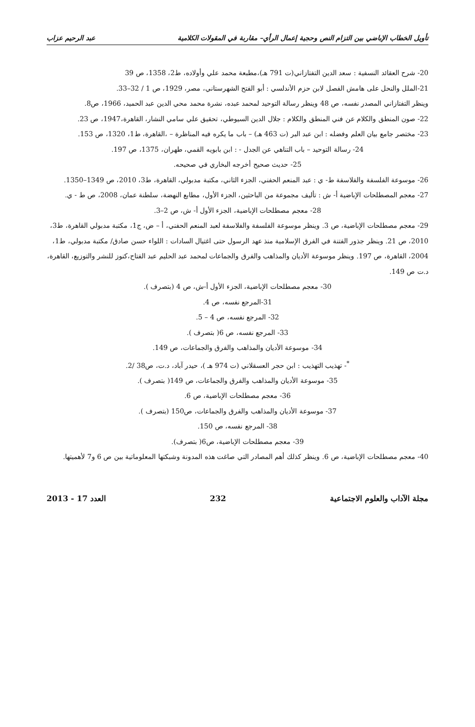تأويل الخطاب الإباضي بين التزام النص وحجية إعمال الرأي– مقاربة في المقولات الكلامية عبد الرحيم عزاب
20- شرح العقائد النسفية : سعد الدين التفتازاني(ت 791 هـ)،مطبعة محمد علي وأولاده، ط2، 1358، ص 39
21-الملل والنحل على هامش الفصل لابن حزم الأندلسي : أبو الفتح الشهرستاني، مصر، 1929، ص 1 / 32–33.
وينظر التفتازاني المصدر نفسه، ص 48 وينظر رسالة التوحيد لمحمد عبده، نشرة محمد محي الدين عبد الحميد، 1966، ص8.
22- صون المنطق والكلام عن فني المنطق والكلام : جلال الدين السيوطي، تحقيق علي سامي النشار، القاهرة،1947، ص 23.
23- مختصر جامع بيان العلم وفضله : ابن عبد البر (ت 463 هـ) – باب ما يكره فيه المناظرة – ،القاهرة، ط1، 1320، ص 153.
24- رسالة التوحيد – باب التناهي عن الجدل - : ابن بابويه القمي، طهران، 1375، ص 197.
25- حديث صحيح أخرجه البخاري في صحيحه.
26- موسوعة الفلسفة والفلاسفة ط- ي : عبد المنعم الحفني، الجزء الثاني، مكتبة مدبولي، القاهرة، ط3، 2010، ص 1349–1350.
27- معجم المصطلحات الإباضية أ- ش : تأليف مجموعة من الباحثين، الجزء الأول، مطابع النهضة، سلطنة عمان، 2008، ص ط - ي.
28- معجم مصطلحات الإباضية، الجزء الأول أ- ش، ص 2–3.
29- معجم مصطلحات الإباضية، ص 3. وينظر موسوعة الفلسفة والفلاسفة لعبد المنعم الحفني، أ – ض، ج1، مكتبة مدبولي القاهرة، ط3، 2010، ص 21. وينظر جذور الفتنة في الفرق الإسلامية منذ عهد الرسول حتى اغتيال السادات : اللواء حسن صادق/ مكتبة مدبولي، ط1، 2004، القاهرة، ص 197. وينظر موسوعة الأديان والمذاهب والفرق والجماعات لمحمد عبد الحليم عبد الفتاح،كنوز للنشر والتوزيع، القاهرة، د.ت ص 149.
30- معجم مصطلحات الإباضية، الجزء الأول أ-ش، ص 4 (بتصرف ).
31-المرجع نفسه، ص 4.
32- المرجع نفسه، ص 4 – 5.
33- المرجع نفسه، ص 6( بتصرف ).
34- موسوعة الأديان والمذاهب والفرق والجماعات، ص 149.
<sup>*</sup>- تهذيب التهذيب : ابن حجر العسقلاني (ت 974 هـ )، حيدر آباد، د.ت، ص38 /2.
35- موسوعة الأديان والمذاهب والفرق والجماعات، ص 149( بتصرف ).
36- معجم مصطلحات الإباضية، ص 6.
37- موسوعة الأديان والمذاهب والفرق والجماعات، ص150 (بتصرف ).
38- المرجع نفسه، ص 150.
39- معجم مصطلحات الإباضية، ص6( بتصرف).
40- معجم مصطلحات الإباضية، ص 6. وينظر كذلك أهم المصادر التي صاغت هذه المدونة وشبكتها المعلوماتية بين ص 6 و7 لأهميتها.
مجلة الآداب والعلوم الاجتماعية 232 العدد 17 - 2013